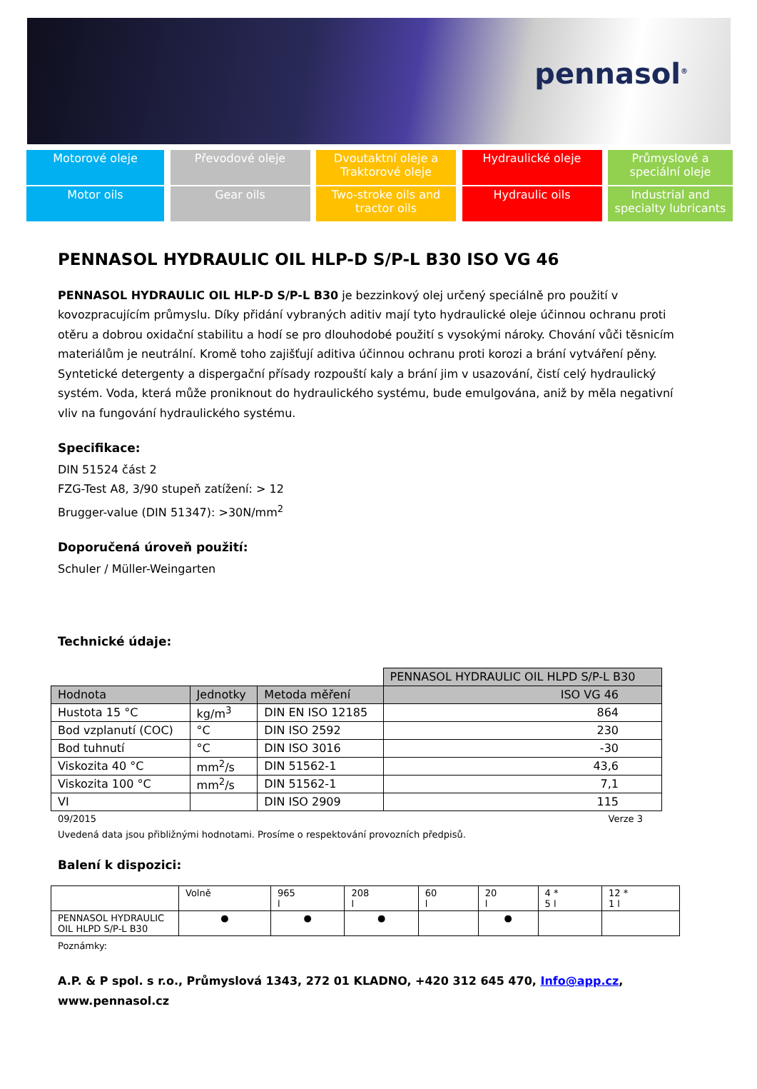pennasol<sup>®</sup>
Motorové oleje
Motor oils
Převodové oleje
Gear oils
Dvoutaktní oleje a Traktorové oleje
Two-stroke oils and tractor oils
Hydraulické oleje
Hydraulic oils
Průmyslové a speciální oleje
Industrial and specialty lubricants
PENNASOL HYDRAULIC OIL HLP-D S/P-L B30 ISO VG 46
PENNASOL HYDRAULIC OIL HLP-D S/P-L B30 je bezzinkový olej určený speciálně pro použití v kovozpracujícím průmyslu. Díky přidání vybraných aditiv mají tyto hydraulické oleje účinnou ochranu proti otěru a dobrou oxidační stabilitu a hodí se pro dlouhodobé použití s vysokými nároky. Chování vůči těsnicím materiálům je neutrální. Kromě toho zajišťují aditiva účinnou ochranu proti korozi a brání vytváření pěny.
Syntetické detergenty a dispergační přísady rozpouští kaly a brání jim v usazování, čistí celý hydraulický systém. Voda, která může proniknout do hydraulického systému, bude emulgována, aniž by měla negativní vliv na fungování hydraulického systému.
Specifikace:
DIN 51524 část 2
FZG-Test A8, 3/90 stupeň zatížení: > 12
Brugger-value (DIN 51347): >30N/mm<sup>2</sup>
Doporučená úroveň použití:
Schuler / Müller-Weingarten
Technické údaje:
| | | | PENNASOL HYDRAULIC OIL HLPD S/P-L B30 |
| Hodnota | Jednotky | Metoda měření | ISO VG 46 |
| Hustota 15 °C | kg/m<sup>3</sup> | DIN EN ISO 12185 | 864 |
| Bod vzplanutí (COC) | °C | DIN ISO 2592 | 230 |
| Bod tuhnutí | °C | DIN ISO 3016 | -30 |
| Viskozita 40 °C | mm<sup>2</sup>/s | DIN 51562-1 | 43,6 |
| Viskozita 100 °C | mm<sup>2</sup>/s | DIN 51562-1 | 7,1 |
| VI | | DIN ISO 2909 | 115 |
09/2015 Verze 3
Uvedená data jsou přibližnými hodnotami. Prosíme o respektování provozních předpisů.
Balení k dispozici:
| | Volně | 965 l | 208 l | 60 l | 20 l | 4 * 5 l | 12 * 1 l |
| PENNASOL HYDRAULIC OIL HLPD S/P-L B30 | ● | ● | ● | | ● | | |
Poznámky:
A.P. & P spol. s r.o., Průmyslová 1343, 272 01 KLADNO, +420 312 645 470, Info@app.cz, www.pennasol.cz